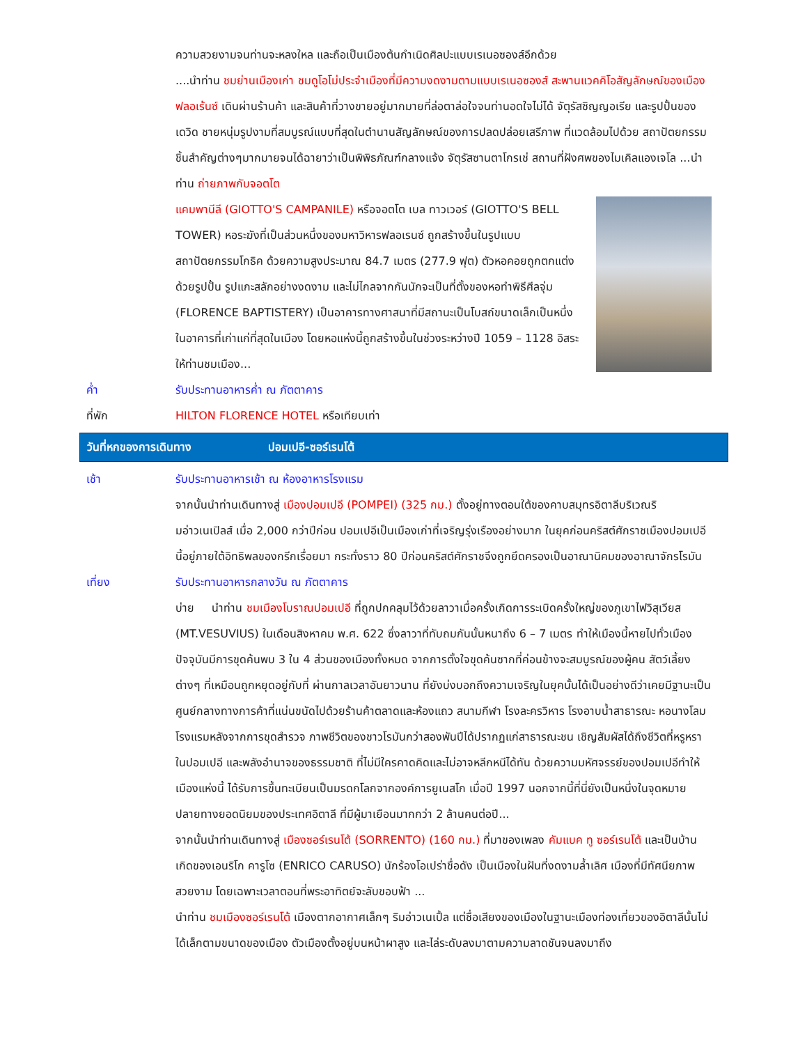ความสวยงามจนท่านจะหลงใหล และถือเป็นเมืองต้นกำเนิดศิลปะแบบเรเนอซองส์อีกด้วย
....นำท่าน ชมย่านเมืองเก่า ชมดูโอโม่ประจำเมืองที่มีความงดงามตามแบบเรเนอซองส์ สะพานแวคคิโอสัญลักษณ์ของเมืองฟลอเร้นซ์ เดินผ่านร้านค้า และสินค้าที่วางขายอยู่มากมายที่ล่อตาล่อใจจนท่านอดใจไม่ได้ จัตุรัสซิญญอเรีย และรูปปั้นของเดวิด ชายหนุ่มรูปงามที่สมบูรณ์แบบที่สุดในตำนานสัญลักษณ์ของการปลดปล่อยเสรีภาพ ที่แวดล้อมไปด้วย สถาปัตยกรรมชิ้นสำคัญต่างๆมากมายจนได้ฉายาว่าเป็นพิพิธภัณฑ์กลางแจ้ง จัตุรัสซานตาโกรเช่ สถานที่ฝังศพของไมเคิลแองเจโล ...นำท่าน ถ่ายภาพกับจอตโต
แคมพานีลี (GIOTTO'S CAMPANILE) หรือจอตโต เบล ทาวเวอร์ (GIOTTO'S BELL TOWER) หอระฆังที่เป็นส่วนหนึ่งของมหาวิหารฟลอเรนซ์ ถูกสร้างขึ้นในรูปแบบสถาปัตยกรรมโกธิค ด้วยความสูงประมาณ 84.7 เมตร (277.9 ฟุต) ตัวหอคอยถูกตกแต่งด้วยรูปปั้น รูปแกะสลักอย่างงดงาม และไม่ไกลจากกันนักจะเป็นที่ตั้งของหอทำพิธีศีลจุ่ม (FLORENCE BAPTISTERY) เป็นอาคารทางศาสนาที่มีสถานะเป็นโบสถ์ขนาดเล็กเป็นหนึ่งในอาคารที่เก่าแก่ที่สุดในเมือง โดยหอแห่งนี้ถูกสร้างขึ้นในช่วงระหว่างปี 1059 – 1128 อิสระให้ท่านชมเมือง...
ค่ำ รับประทานอาหารค่ำ ณ ภัตตาคาร
ที่พัก HILTON FLORENCE HOTEL หรือเทียบเท่า
วันที่หกของการเดินทาง ปอมเปอี-ซอร์เรนโต้
เช้า รับประทานอาหารเช้า ณ ห้องอาหารโรงแรม
จากนั้นนำท่านเดินทางสู่ เมืองปอมเปอี (POMPEI) (325 กม.) ตั้งอยู่ทางตอนใต้ของคาบสมุทรอิตาลีบริเวณริมอ่าวเนเปิลส์ เมื่อ 2,000 กว่าปีก่อน ปอมเปอีเป็นเมืองเก่าที่เจริญรุ่งเรืองอย่างมาก ในยุคก่อนคริสต์ศักราชเมืองปอมเปอีนี้อยู่ภายใต้อิทธิพลของกรีกเรื่อยมา กระทั่งราว 80 ปีก่อนคริสต์ศักราชจึงถูกยึดครองเป็นอาณานิคมของอาณาจักรโรมัน
เที่ยง รับประทานอาหารกลางวัน ณ ภัตตาคาร
บ่าย นำท่าน ชมเมืองโบราณปอมเปอี ที่ถูกปกคลุมไว้ด้วยลาวาเมื่อครั้งเกิดการระเบิดครั้งใหญ่ของภูเขาไฟวิสุเวียส (MT.VESUVIUS) ในเดือนสิงหาคม พ.ศ. 622 ซึ่งลาวาที่ทับถมกันนั้นหนาถึง 6 – 7 เมตร ทำให้เมืองนี้หายไปทั่วเมือง ปัจจุบันมีการขุดค้นพบ 3 ใน 4 ส่วนของเมืองทั้งหมด จากการตั้งใจขุดค้นซากที่ค่อนข้างจะสมบูรณ์ของผู้คน สัตว์เลี้ยงต่างๆ ที่เหมือนถูกหยุดอยู่กับที่ ผ่านกาลเวลาอันยาวนาน ที่ยังบ่งบอกถึงความเจริญในยุคนั้นได้เป็นอย่างดีว่าเคยมีฐานะเป็นศูนย์กลางทางการค้าที่แน่นขนัดไปด้วยร้านค้าตลาดและห้องแถว สนามกีฬา โรงละครวิหาร โรงอาบน้ำสาธารณะ หอนางโลม โรงแรมหลังจากการขุดสำรวจ ภาพชีวิตของชาวโรมันกว่าสองพันปีได้ปรากฏแก่สาธารณะชน เชิญสัมผัสได้ถึงชีวิตที่หรูหราในปอมเปอี และพลังอำนาจของธรรมชาติ ที่ไม่มีใครคาดคิดและไม่อาจหลีกหนีได้ทัน ด้วยความมหัศจรรย์ของปอมเปอีทำให้เมืองแห่งนี้ ได้รับการขึ้นทะเบียนเป็นมรดกโลกจากองค์การยูเนสโก เมื่อปี 1997 นอกจากนี้ที่นี่ยังเป็นหนึ่งในจุดหมายปลายทางยอดนิยมของประเทศอิตาลี ที่มีผู้มาเยือนมากกว่า 2 ล้านคนต่อปี...
จากนั้นนำท่านเดินทางสู่ เมืองซอร์เรนโต้ (SORRENTO) (160 กม.) ที่มาของเพลง คัมแบค ทู ซอร์เรนโต้ และเป็นบ้านเกิดของเอนริโก คารูโซ (ENRICO CARUSO) นักร้องโอเปร่าชื่อดัง เป็นเมืองในฝันที่งดงามล้ำเลิศ เมืองที่มีทัศนียภาพสวยงาม โดยเฉพาะเวลาตอนที่พระอาทิตย์จะลับขอบฟ้า ...
นำท่าน ชมเมืองซอร์เรนโต้ เมืองตากอากาศเล็กๆ ริมอ่าวเนเปิ้ล แต่ชื่อเสียงของเมืองในฐานะเมืองท่องเที่ยวของอิตาลีนั้นไม่ได้เล็กตามขนาดของเมือง ตัวเมืองตั้งอยู่บนหน้าผาสูง และไล่ระดับลงมาตามความลาดชันจนลงมาถึง